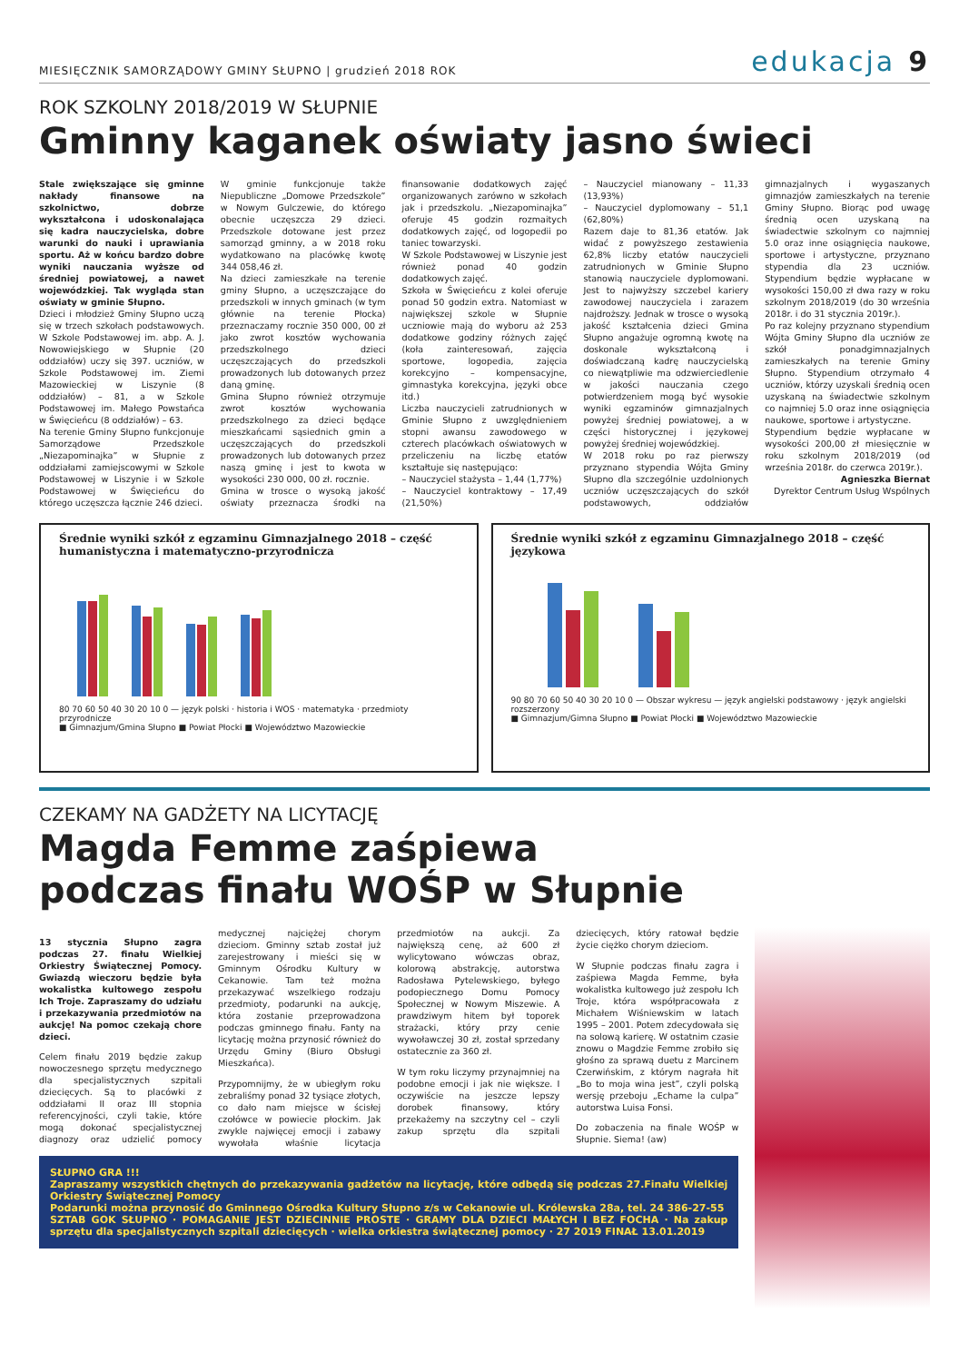MIESIĘCZNIK SAMORZĄDOWY GMINY SŁUPNO | grudzień 2018 ROK
edukacja 9
ROK SZKOLNY 2018/2019 W SŁUPNIE
Gminny kaganek oświaty jasno świeci
Stale zwiększające się gminne nakłady finansowe na szkolnictwo, dobrze wykształcona i udoskonalająca się kadra nauczycielska, dobre warunki do nauki i uprawiania sportu. Aż w końcu bardzo dobre wyniki nauczania wyższe od średniej powiatowej, a nawet wojewódzkiej. Tak wygląda stan oświaty w gminie Słupno.
Dzieci i młodzież Gminy Słupno uczą się w trzech szkołach podstawowych. W Szkole Podstawowej im. abp. A. J. Nowowiejskiego w Słupnie (20 oddziałów) uczy się 397. uczniów, w Szkole Podstawowej im. Ziemi Mazowieckiej w Liszynie (8 oddziałów) – 81, a w Szkole Podstawowej im. Małego Powstańca w Święcieńcu (8 oddziałów) – 63.
Na terenie Gminy Słupno funkcjonuje Samorządowe Przedszkole „Niezapominajka” w Słupnie z oddziałami zamiejscowymi w Szkole Podstawowej w Liszynie i w Szkole Podstawowej w Święcieńcu do którego uczęszcza łącznie 246 dzieci.
W gminie funkcjonuje także Niepubliczne „Domowe Przedszkole” w Nowym Gulczewie, do którego obecnie uczęszcza 29 dzieci. Przedszkole dotowane jest przez samorząd gminny, a w 2018 roku wydatkowano na placówkę kwotę 344 058,46 zł.
Na dzieci zamieszkałe na terenie gminy Słupno, a uczęszczające do przedszkoli w innych gminach (w tym głównie na terenie Płocka) przeznaczamy rocznie 350 000, 00 zł jako zwrot kosztów wychowania przedszkolnego dzieci uczęszczających do przedszkoli prowadzonych lub dotowanych przez daną gminę.
Gmina Słupno również otrzymuje zwrot kosztów wychowania przedszkolnego za dzieci będące mieszkańcami sąsiednich gmin a uczęszczających do przedszkoli prowadzonych lub dotowanych przez naszą gminę i jest to kwota w wysokości 230 000, 00 zł. rocznie.
Gmina w trosce o wysoką jakość oświaty przeznacza środki na finansowanie dodatkowych zajęć organizowanych zarówno w szkołach jak i przedszkolu. „Niezapominajka” oferuje 45 godzin rozmaitych dodatkowych zajęć, od logopedii po taniec towarzyski.
W Szkole Podstawowej w Liszynie jest również ponad 40 godzin dodatkowych zajęć.
Szkoła w Święcieńcu z kolei oferuje ponad 50 godzin extra. Natomiast w największej szkole w Słupnie uczniowie mają do wyboru aż 253 dodatkowe godziny różnych zajęć (koła zainteresowań, zajęcia sportowe, logopedia, zajęcia korekcyjno – kompensacyjne, gimnastyka korekcyjna, języki obce itd.)
Liczba nauczycieli zatrudnionych w Gminie Słupno z uwzględnieniem stopni awansu zawodowego w czterech placówkach oświatowych w przeliczeniu na liczbę etatów kształtuje się następująco:
– Nauczyciel stażysta – 1,44 (1,77%)
– Nauczyciel kontraktowy – 17,49 (21,50%)
– Nauczyciel mianowany – 11,33 (13,93%)
– Nauczyciel dyplomowany – 51,1 (62,80%)
Razem daje to 81,36 etatów. Jak widać z powyższego zestawienia 62,8% liczby etatów nauczycieli zatrudnionych w Gminie Słupno stanowią nauczyciele dyplomowani. Jest to najwyższy szczebel kariery zawodowej nauczyciela i zarazem najdroższy. Jednak w trosce o wysoką jakość kształcenia dzieci Gmina Słupno angażuje ogromną kwotę na doskonale wykształconą i doświadczaną kadrę nauczycielską co niewątpliwie ma odzwierciedlenie w jakości nauczania czego potwierdzeniem mogą być wysokie wyniki egzaminów gimnazjalnych powyżej średniej powiatowej, a w części historycznej i językowej powyżej średniej wojewódzkiej.
W 2018 roku po raz pierwszy przyznano stypendia Wójta Gminy Słupno dla szczególnie uzdolnionych uczniów uczęszczających do szkół podstawowych, oddziałów gimnazjalnych i wygaszanych gimnazjów zamieszkałych na terenie Gminy Słupno. Biorąc pod uwagę średnią ocen uzyskaną na świadectwie szkolnym co najmniej 5.0 oraz inne osiągnięcia naukowe, sportowe i artystyczne, przyznano stypendia dla 23 uczniów. Stypendium będzie wypłacane w wysokości 150,00 zł dwa razy w roku szkolnym 2018/2019 (do 30 września 2018r. i do 31 stycznia 2019r.).
Po raz kolejny przyznano stypendium Wójta Gminy Słupno dla uczniów ze szkół ponadgimnazjalnych zamieszkałych na terenie Gminy Słupno. Stypendium otrzymało 4 uczniów, którzy uzyskali średnią ocen uzyskaną na świadectwie szkolnym co najmniej 5.0 oraz inne osiągnięcia naukowe, sportowe i artystyczne.
Stypendium będzie wypłacane w wysokości 200,00 zł miesięcznie w roku szkolnym 2018/2019 (od września 2018r. do czerwca 2019r.).
Agnieszka Biernat
Dyrektor Centrum Usług Wspólnych
Średnie wyniki szkół z egzaminu Gimnazjalnego 2018 – część humanistyczna i matematyczno-przyrodnicza
80 70 60 50 40 30 20 10 0 — język polski · historia i WOS · matematyka · przedmioty przyrodnicze
■ Gimnazjum/Gmina Słupno ■ Powiat Płocki ■ Województwo Mazowieckie
Średnie wyniki szkół z egzaminu Gimnazjalnego 2018 – część językowa
90 80 70 60 50 40 30 20 10 0 — Obszar wykresu — język angielski podstawowy · język angielski rozszerzony
■ Gimnazjum/Gimna Słupno ■ Powiat Płocki ■ Województwo Mazowieckie
CZEKAMY NA GADŻETY NA LICYTACJĘ
Magda Femme zaśpiewa
podczas finału WOŚP w Słupnie
13 stycznia Słupno zagra podczas 27. finału Wielkiej Orkiestry Świątecznej Pomocy. Gwiazdą wieczoru będzie była wokalistka kultowego zespołu Ich Troje. Zapraszamy do udziału i przekazywania przedmiotów na aukcję! Na pomoc czekają chore dzieci.
Celem finału 2019 będzie zakup nowoczesnego sprzętu medycznego dla specjalistycznych szpitali dziecięcych. Są to placówki z oddziałami II oraz III stopnia referencyjności, czyli takie, które mogą dokonać specjalistycznej diagnozy oraz udzielić pomocy medycznej najciężej chorym dzieciom. Gminny sztab został już zarejestrowany i mieści się w Gminnym Ośrodku Kultury w Cekanowie. Tam też można przekazywać wszelkiego rodzaju przedmioty, podarunki na aukcję, która zostanie przeprowadzona podczas gminnego finału. Fanty na licytację można przynosić również do Urzędu Gminy (Biuro Obsługi Mieszkańca).
Przypomnijmy, że w ubiegłym roku zebraliśmy ponad 32 tysiące złotych, co dało nam miejsce w ścisłej czołówce w powiecie płockim. Jak zwykle najwięcej emocji i zabawy wywołała właśnie licytacja przedmiotów na aukcji. Za największą cenę, aż 600 zł wylicytowano wówczas obraz, kolorową abstrakcję, autorstwa Radosława Pytelewskiego, byłego podopiecznego Domu Pomocy Społecznej w Nowym Miszewie. A prawdziwym hitem był toporek strażacki, który przy cenie wywoławczej 30 zł, został sprzedany ostatecznie za 360 zł.
W tym roku liczymy przynajmniej na podobne emocji i jak nie większe. I oczywiście na jeszcze lepszy dorobek finansowy, który przekażemy na szczytny cel – czyli zakup sprzętu dla szpitali dziecięcych, który ratował będzie życie ciężko chorym dzieciom.
W Słupnie podczas finału zagra i zaśpiewa Magda Femme, była wokalistka kultowego już zespołu Ich Troje, która współpracowała z Michałem Wiśniewskim w latach 1995 – 2001. Potem zdecydowała się na solową karierę. W ostatnim czasie znowu o Magdzie Femme zrobiło się głośno za sprawą duetu z Marcinem Czerwińskim, z którym nagrała hit „Bo to moja wina jest”, czyli polską wersję przeboju „Echame la culpa” autorstwa Luisa Fonsi.
Do zobaczenia na finale WOŚP w Słupnie. Siema! (aw)
SŁUPNO GRA !!!
Zapraszamy wszystkich chętnych do przekazywania gadżetów na licytację, które odbędą się podczas 27.Finału Wielkiej Orkiestry Świątecznej Pomocy
Podarunki można przynosić do Gminnego Ośrodka Kultury Słupno z/s w Cekanowie ul. Królewska 28a, tel. 24 386-27-55
SZTAB GOK SŁUPNO · POMAGANIE JEST DZIECINNIE PROSTE · GRAMY DLA DZIECI MAŁYCH I BEZ FOCHA · Na zakup sprzętu dla specjalistycznych szpitali dziecięcych · wielka orkiestra świątecznej pomocy · 27 2019 FINAŁ 13.01.2019